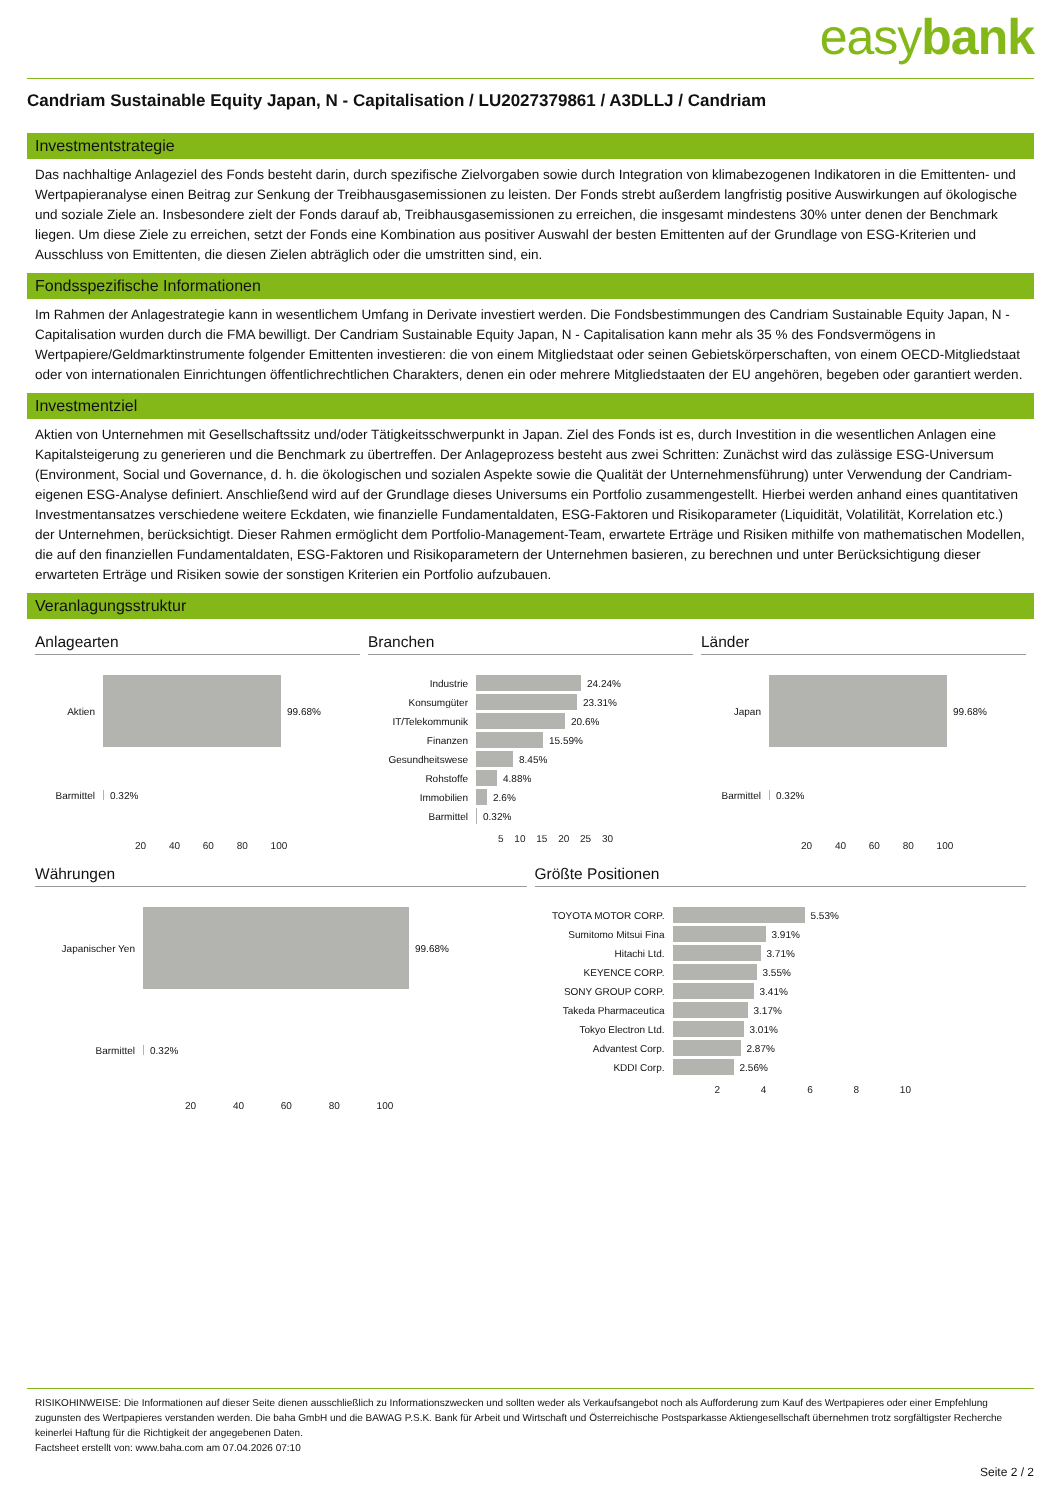easybank
Candriam Sustainable Equity Japan, N - Capitalisation / LU2027379861 / A3DLLJ / Candriam
Investmentstrategie
Das nachhaltige Anlageziel des Fonds besteht darin, durch spezifische Zielvorgaben sowie durch Integration von klimabezogenen Indikatoren in die Emittenten- und Wertpapieranalyse einen Beitrag zur Senkung der Treibhausgasemissionen zu leisten. Der Fonds strebt außerdem langfristig positive Auswirkungen auf ökologische und soziale Ziele an. Insbesondere zielt der Fonds darauf ab, Treibhausgasemissionen zu erreichen, die insgesamt mindestens 30% unter denen der Benchmark liegen. Um diese Ziele zu erreichen, setzt der Fonds eine Kombination aus positiver Auswahl der besten Emittenten auf der Grundlage von ESG-Kriterien und Ausschluss von Emittenten, die diesen Zielen abträglich oder die umstritten sind, ein.
Fondsspezifische Informationen
Im Rahmen der Anlagestrategie kann in wesentlichem Umfang in Derivate investiert werden. Die Fondsbestimmungen des Candriam Sustainable Equity Japan, N - Capitalisation wurden durch die FMA bewilligt. Der Candriam Sustainable Equity Japan, N - Capitalisation kann mehr als 35 % des Fondsvermögens in Wertpapiere/Geldmarktinstrumente folgender Emittenten investieren: die von einem Mitgliedstaat oder seinen Gebietskörperschaften, von einem OECD-Mitgliedstaat oder von internationalen Einrichtungen öffentlichrechtlichen Charakters, denen ein oder mehrere Mitgliedstaaten der EU angehören, begeben oder garantiert werden.
Investmentziel
Aktien von Unternehmen mit Gesellschaftssitz und/oder Tätigkeitsschwerpunkt in Japan. Ziel des Fonds ist es, durch Investition in die wesentlichen Anlagen eine Kapitalsteigerung zu generieren und die Benchmark zu übertreffen. Der Anlageprozess besteht aus zwei Schritten: Zunächst wird das zulässige ESG-Universum (Environment, Social und Governance, d. h. die ökologischen und sozialen Aspekte sowie die Qualität der Unternehmensführung) unter Verwendung der Candriam-eigenen ESG-Analyse definiert. Anschließend wird auf der Grundlage dieses Universums ein Portfolio zusammengestellt. Hierbei werden anhand eines quantitativen Investmentansatzes verschiedene weitere Eckdaten, wie finanzielle Fundamentaldaten, ESG-Faktoren und Risikoparameter (Liquidität, Volatilität, Korrelation etc.) der Unternehmen, berücksichtigt. Dieser Rahmen ermöglicht dem Portfolio-Management-Team, erwartete Erträge und Risiken mithilfe von mathematischen Modellen, die auf den finanziellen Fundamentaldaten, ESG-Faktoren und Risikoparametern der Unternehmen basieren, zu berechnen und unter Berücksichtigung dieser erwarteten Erträge und Risiken sowie der sonstigen Kriterien ein Portfolio aufzubauen.
Veranlagungsstruktur
Anlagearten
Aktien 99.68%
Barmittel 0.32%
20 40 60 80 100
Branchen
Industrie 24.24%
Konsumgüter 23.31%
IT/Telekommunik 20.6%
Finanzen 15.59%
Gesundheitswese 8.45%
Rohstoffe 4.88%
Immobilien 2.6%
Barmittel 0.32%
5 10 15 20 25 30
Länder
Japan 99.68%
Barmittel 0.32%
20 40 60 80 100
Währungen
Japanischer Yen 99.68%
Barmittel 0.32%
20 40 60 80 100
Größte Positionen
TOYOTA MOTOR CORP. 5.53%
Sumitomo Mitsui Fina 3.91%
Hitachi Ltd. 3.71%
KEYENCE CORP. 3.55%
SONY GROUP CORP. 3.41%
Takeda Pharmaceutica 3.17%
Tokyo Electron Ltd. 3.01%
Advantest Corp. 2.87%
KDDI Corp. 2.56%
2 4 6 8 10
RISIKOHINWEISE: Die Informationen auf dieser Seite dienen ausschließlich zu Informationszwecken und sollten weder als Verkaufsangebot noch als Aufforderung zum Kauf des Wertpapieres oder einer Empfehlung zugunsten des Wertpapieres verstanden werden. Die baha GmbH und die BAWAG P.S.K. Bank für Arbeit und Wirtschaft und Österreichische Postsparkasse Aktiengesellschaft übernehmen trotz sorgfältigster Recherche keinerlei Haftung für die Richtigkeit der angegebenen Daten.
Factsheet erstellt von: www.baha.com am 07.04.2026 07:10
Seite 2 / 2